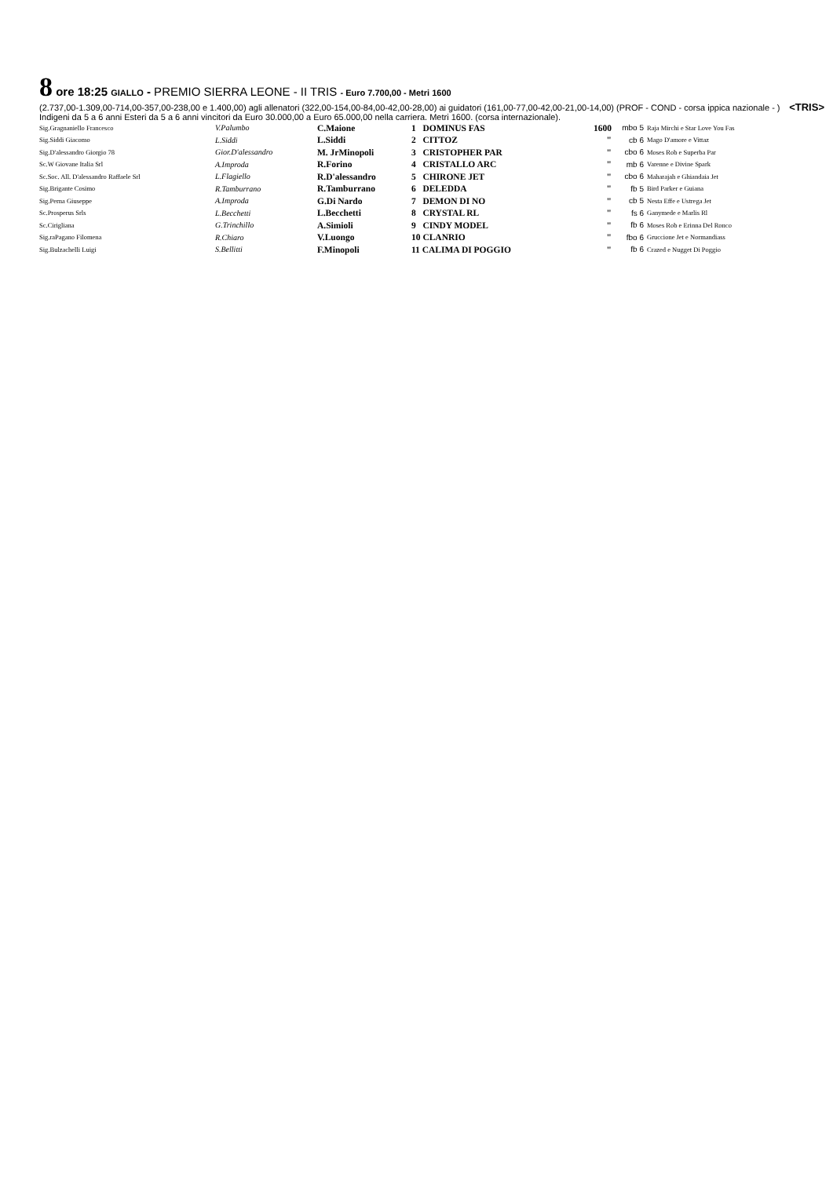8 ore 18:25 GIALLO - PREMIO SIERRA LEONE - II TRIS - Euro 7.700,00 - Metri 1600
<TRIS> (2.737,00-1.309,00-714,00-357,00-238,00 e 1.400,00) agli allenatori (322,00-154,00-84,00-42,00-28,00) ai guidatori (161,00-77,00-42,00-21,00-14,00) (PROF - COND - corsa ippica nazionale - ) Indigeni da 5 a 6 anni Esteri da 5 a 6 anni vincitori da Euro 30.000,00 a Euro 65.000,00 nella carriera. Metri 1600. (corsa internazionale).
| Sig.Gragnaniello Francesco | V.Palumbo | C.Maione | 1 DOMINUS FAS | 1600 | mbo 5 | Raja Mirchi e Star Love You Fas |
| Sig.Siddi Giacomo | L.Siddi | L.Siddi | 2 CITTOZ | " | cb 6 | Mago D'amore e Vittaz |
| Sig.D'alessandro Giorgio 78 | Gior.D'alessandro | M. JrMinopoli | 3 CRISTOPHER PAR | " | cbo 6 | Moses Rob e Superba Par |
| Sc.W Giovane Italia Srl | A.Improda | R.Forino | 4 CRISTALLO ARC | " | mb 6 | Varenne e Divine Spark |
| Sc.Soc. All. D'alessandro Raffaele Srl | L.Flagiello | R.D'alessandro | 5 CHIRONE JET | " | cbo 6 | Maharajah e Ghiandaia Jet |
| Sig.Brigante Cosimo | R.Tamburrano | R.Tamburrano | 6 DELEDDA | " | fb 5 | Bird Parker e Guiana |
| Sig.Perna Giuseppe | A.Improda | G.Di Nardo | 7 DEMON DI NO | " | cb 5 | Nesta Effe e Ustrega Jet |
| Sc.Prosperus Srls | L.Becchetti | L.Becchetti | 8 CRYSTAL RL | " | fs 6 | Ganymede e Marlis Rl |
| Sc.Cirigliana | G.Trinchillo | A.Simioli | 9 CINDY MODEL | " | fb 6 | Moses Rob e Erinna Del Ronco |
| Sig.raPagano Filomena | R.Chiaro | V.Luongo | 10 CLANRIO | " | fbo 6 | Gruccione Jet e Normandiass |
| Sig.Bulzachelli Luigi | S.Bellitti | F.Minopoli | 11 CALIMA DI POGGIO | " | fb 6 | Crazed e Nugget Di Poggio |